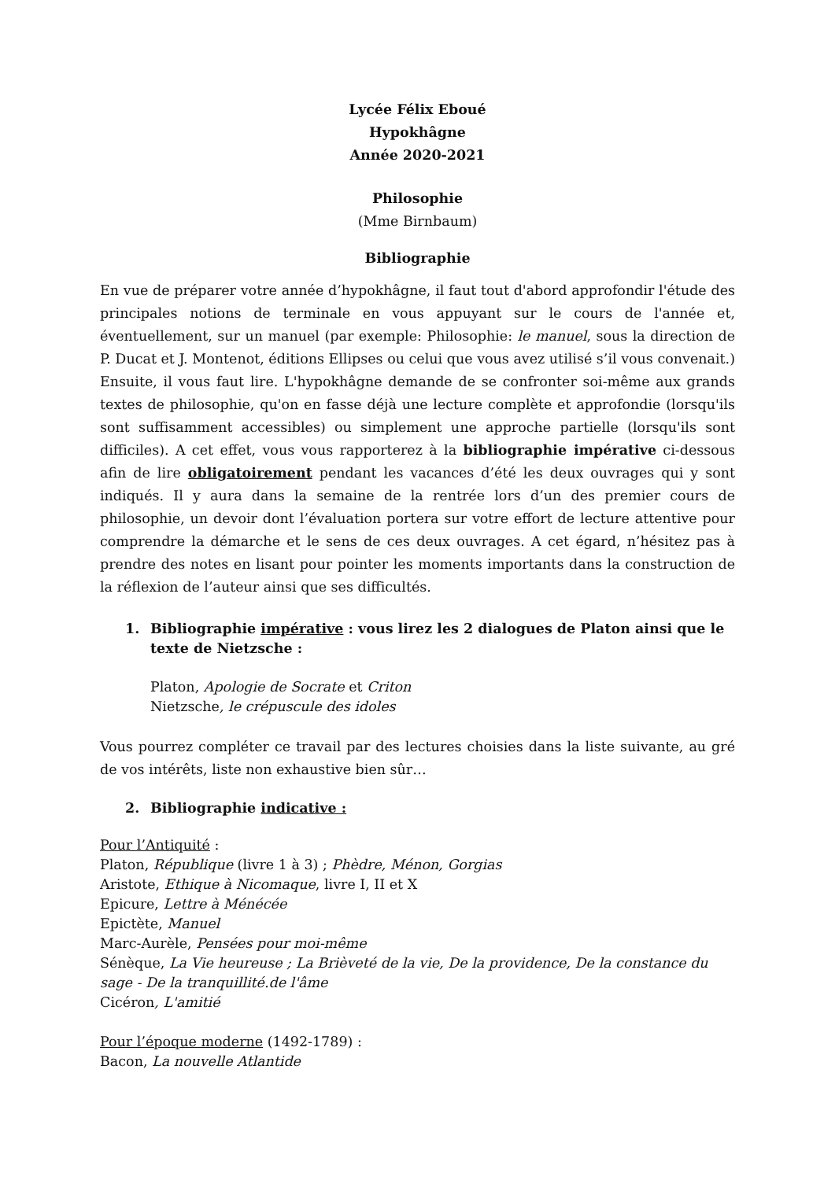Lycée Félix Eboué
Hypokhâgne
Année 2020-2021
Philosophie
(Mme Birnbaum)
Bibliographie
En vue de préparer votre année d’hypokhâgne, il faut tout d'abord approfondir l'étude des principales notions de terminale en vous appuyant sur le cours de l'année et, éventuellement, sur un manuel (par exemple: Philosophie: le manuel, sous la direction de P. Ducat et J. Montenot, éditions Ellipses ou celui que vous avez utilisé s’il vous convenait.) Ensuite, il vous faut lire. L'hypokhâgne demande de se confronter soi-même aux grands textes de philosophie, qu'on en fasse déjà une lecture complète et approfondie (lorsqu'ils sont suffisamment accessibles) ou simplement une approche partielle (lorsqu'ils sont difficiles). A cet effet, vous vous rapporterez à la bibliographie impérative ci-dessous afin de lire obligatoirement pendant les vacances d’été les deux ouvrages qui y sont indiqués. Il y aura dans la semaine de la rentrée lors d’un des premier cours de philosophie, un devoir dont l’évaluation portera sur votre effort de lecture attentive pour comprendre la démarche et le sens de ces deux ouvrages. A cet égard, n’hésitez pas à prendre des notes en lisant pour pointer les moments importants dans la construction de la réflexion de l’auteur ainsi que ses difficultés.
1. Bibliographie impérative : vous lirez les 2 dialogues de Platon ainsi que le texte de Nietzsche :
Platon, Apologie de Socrate et Criton
Nietzsche, le crépuscule des idoles
Vous pourrez compléter ce travail par des lectures choisies dans la liste suivante, au gré de vos intérêts, liste non exhaustive bien sûr…
2. Bibliographie indicative :
Pour l’Antiquité :
Platon, République (livre 1 à 3) ; Phèdre, Ménon, Gorgias
Aristote, Ethique à Nicomaque, livre I, II et X
Epicure, Lettre à Ménécée
Epictète, Manuel
Marc-Aurèle, Pensées pour moi-même
Sénèque, La Vie heureuse ; La Brièveté de la vie, De la providence, De la constance du sage - De la tranquillité.de l'âme
Cicéron, L'amitié
Pour l’époque moderne (1492-1789) :
Bacon, La nouvelle Atlantide